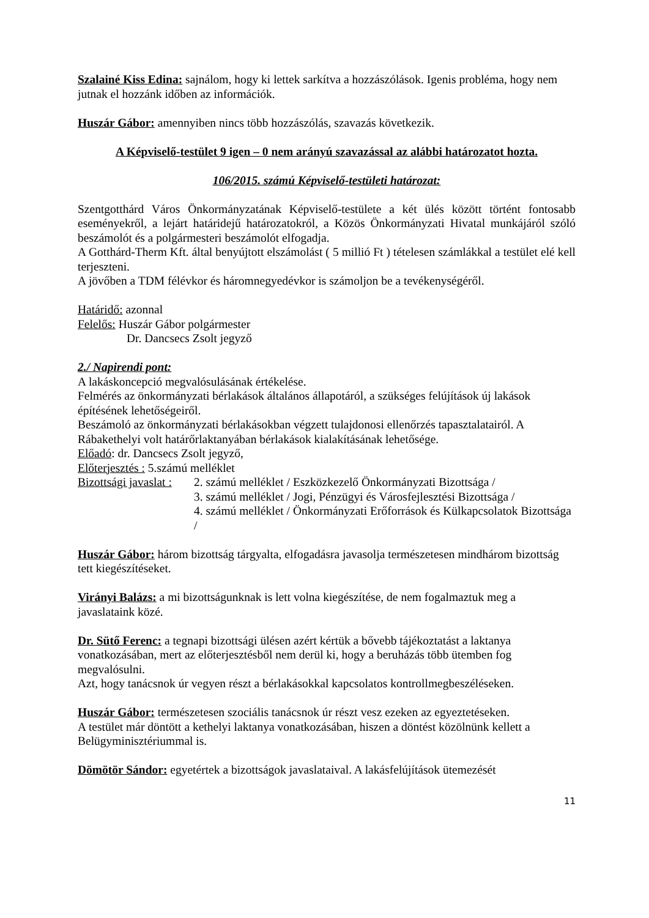Szalainé Kiss Edina: sajnálom, hogy ki lettek sarkítva a hozzászólások. Igenis probléma, hogy nem jutnak el hozzánk időben az információk.
Huszár Gábor: amennyiben nincs több hozzászólás, szavazás következik.
A Képviselő-testület 9 igen – 0 nem arányú szavazással az alábbi határozatot hozta.
106/2015. számú Képviselő-testületi határozat:
Szentgotthárd Város Önkormányzatának Képviselő-testülete a két ülés között történt fontosabb eseményekről, a lejárt határidejű határozatokról, a Közös Önkormányzati Hivatal munkájáról szóló beszámolót és a polgármesteri beszámolót elfogadja.
A Gotthárd-Therm Kft. által benyújtott elszámolást ( 5 millió Ft ) tételesen számlákkal a testület elé kell terjeszteni.
A jövőben a TDM félévkor és háromnegyedévkor is számoljon be a tevékenységéről.
Határidő: azonnal
Felelős: Huszár Gábor polgármester
Dr. Dancsecs Zsolt jegyző
2./ Napirendi pont:
A lakáskoncepció megvalósulásának értékelése.
Felmérés az önkormányzati bérlakások általános állapotáról, a szükséges felújítások új lakások építésének lehetőségeiről.
Beszámoló az önkormányzati bérlakásokban végzett tulajdonosi ellenőrzés tapasztalatairól. A Rábakethelyi volt határőrlaktanyában bérlakások kialakításának lehetősége.
Előadó: dr. Dancsecs Zsolt jegyző,
Előterjesztés : 5.számú melléklet
Bizottsági javaslat :
2. számú melléklet / Eszközkezelő Önkormányzati Bizottsága /
3. számú melléklet / Jogi, Pénzügyi és Városfejlesztési Bizottsága /
4. számú melléklet / Önkormányzati Erőforrások és Külkapcsolatok Bizottsága /
Huszár Gábor: három bizottság tárgyalta, elfogadásra javasolja természetesen mindhárom bizottság tett kiegészítéseket.
Virányi Balázs: a mi bizottságunknak is lett volna kiegészítése, de nem fogalmaztuk meg a javaslataink közé.
Dr. Sütő Ferenc: a tegnapi bizottsági ülésen azért kértük a bővebb tájékoztatást a laktanya vonatkozásában, mert az előterjesztésből nem derül ki, hogy a beruházás több ütemben fog megvalósulni.
Azt, hogy tanácsnok úr vegyen részt a bérlakásokkal kapcsolatos kontrollmegbeszéléseken.
Huszár Gábor: természetesen szociális tanácsnok úr részt vesz ezeken az egyeztetéseken.
A testület már döntött a kethelyi laktanya vonatkozásában, hiszen a döntést közölnünk kellett a Belügyminisztériummal is.
Dömötör Sándor: egyetértek a bizottságok javaslataival. A lakásfelújítások ütemezését
11